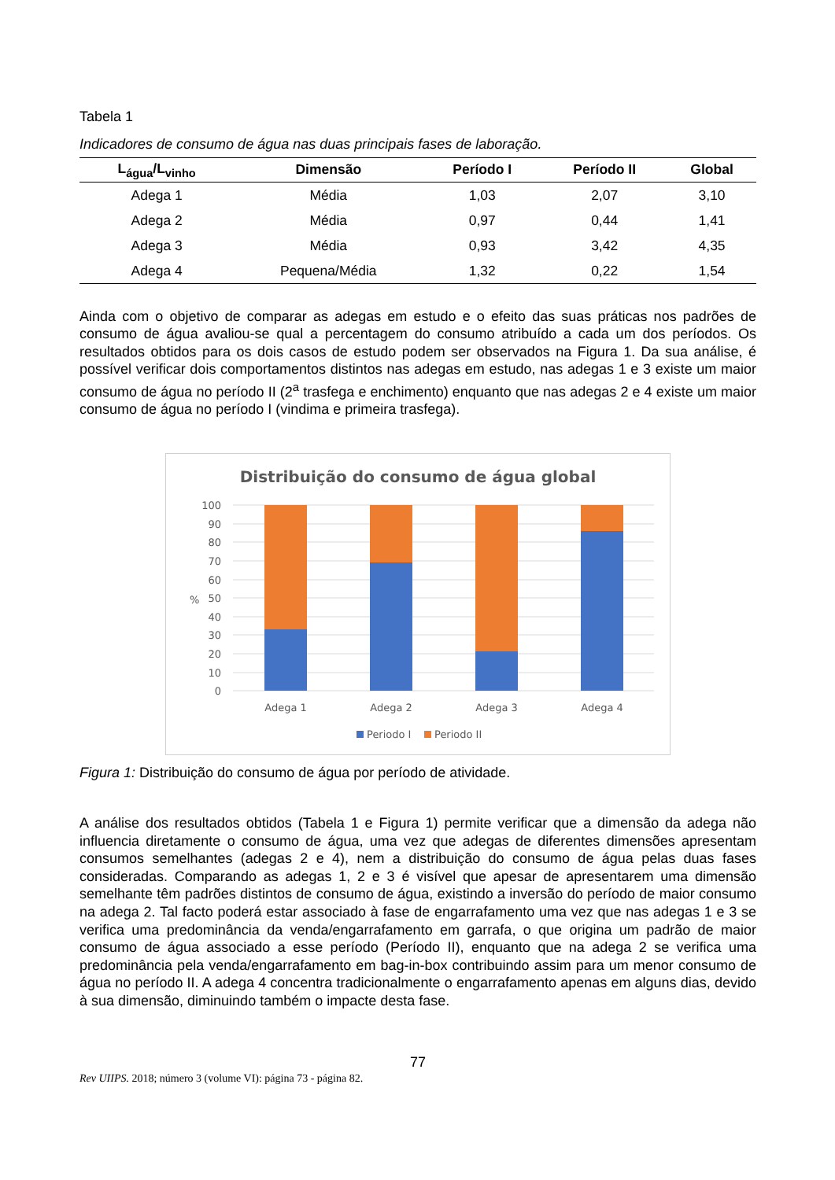Tabela 1
Indicadores de consumo de água nas duas principais fases de laboração.
| L<sub>água</sub>/L<sub>vinho</sub> | Dimensão | Período I | Período II | Global |
| --- | --- | --- | --- | --- |
| Adega 1 | Média | 1,03 | 2,07 | 3,10 |
| Adega 2 | Média | 0,97 | 0,44 | 1,41 |
| Adega 3 | Média | 0,93 | 3,42 | 4,35 |
| Adega 4 | Pequena/Média | 1,32 | 0,22 | 1,54 |
Ainda com o objetivo de comparar as adegas em estudo e o efeito das suas práticas nos padrões de consumo de água avaliou-se qual a percentagem do consumo atribuído a cada um dos períodos. Os resultados obtidos para os dois casos de estudo podem ser observados na Figura 1. Da sua análise, é possível verificar dois comportamentos distintos nas adegas em estudo, nas adegas 1 e 3 existe um maior consumo de água no período II (2<sup>a</sup> trasfega e enchimento) enquanto que nas adegas 2 e 4 existe um maior consumo de água no período I (vindima e primeira trasfega).
Distribuição do consumo de água global
100
90
80
70
60
50
40
30
20
10
0
%
Adega 1
Adega 2
Adega 3
Adega 4
Periodo I
Periodo II
Figura 1: Distribuição do consumo de água por período de atividade.
A análise dos resultados obtidos (Tabela 1 e Figura 1) permite verificar que a dimensão da adega não influencia diretamente o consumo de água, uma vez que adegas de diferentes dimensões apresentam consumos semelhantes (adegas 2 e 4), nem a distribuição do consumo de água pelas duas fases consideradas. Comparando as adegas 1, 2 e 3 é visível que apesar de apresentarem uma dimensão semelhante têm padrões distintos de consumo de água, existindo a inversão do período de maior consumo na adega 2. Tal facto poderá estar associado à fase de engarrafamento uma vez que nas adegas 1 e 3 se verifica uma predominância da venda/engarrafamento em garrafa, o que origina um padrão de maior consumo de água associado a esse período (Período II), enquanto que na adega 2 se verifica uma predominância pela venda/engarrafamento em bag-in-box contribuindo assim para um menor consumo de água no período II. A adega 4 concentra tradicionalmente o engarrafamento apenas em alguns dias, devido à sua dimensão, diminuindo também o impacte desta fase.
77
Rev UIIPS. 2018; número 3 (volume VI): página 73 - página 82.